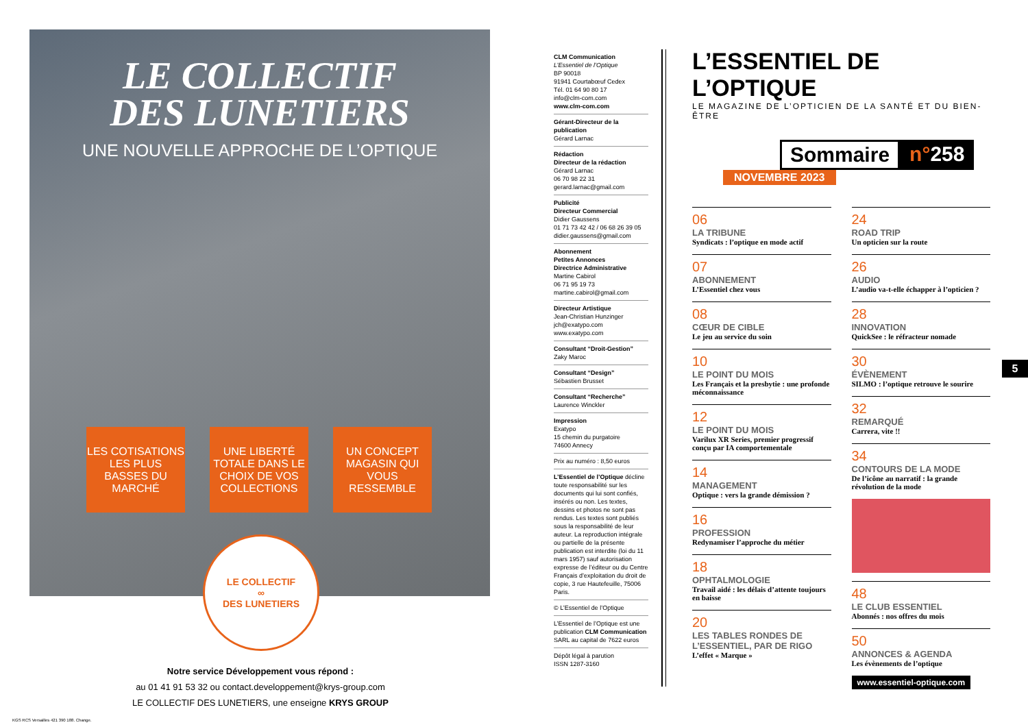LE COLLECTIF
DES LUNETIERS
UNE NOUVELLE APPROCHE DE L’OPTIQUE
LES COTISATIONS LES PLUS BASSES DU MARCHÉ
UNE LIBERTÉ TOTALE DANS LE CHOIX DE VOS COLLECTIONS
UN CONCEPT MAGASIN QUI VOUS RESSEMBLE
LE COLLECTIF
∞
DES LUNETIERS
Notre service Développement vous répond :
au 01 41 91 53 32 ou contact.developpement@krys-group.com
LE COLLECTIF DES LUNETIERS, une enseigne KRYS GROUP
KGS RCS Versailles 421 390 188. Change.
CLM Communication
L’Essentiel de l’Optique
BP 90018
91941 Courtabœuf Cedex
Tél. 01 64 90 80 17
info@clm-com.com
www.clm-com.com
Gérant-Directeur de la publication
Gérard Larnac
Rédaction
Directeur de la rédaction
Gérard Larnac
06 70 98 22 31
gerard.larnac@gmail.com
Publicité
Directeur Commercial
Didier Gaussens
01 71 73 42 42 / 06 68 26 39 05
didier.gaussens@gmail.com
Abonnement
Petites Annonces
Directrice Administrative
Martine Cabirol
06 71 95 19 73
martine.cabirol@gmail.com
Directeur Artistique
Jean-Christian Hunzinger
jch@exatypo.com
www.exatypo.com
Consultant “Droit-Gestion”
Zaky Maroc
Consultant “Design”
Sébastien Brusset
Consultant “Recherche”
Laurence Winckler
Impression
Exatypo
15 chemin du purgatoire
74600 Annecy
Prix au numéro : 8,50 euros
L’Essentiel de l’Optique décline toute responsabilité sur les documents qui lui sont confiés, insérés ou non. Les textes, dessins et photos ne sont pas rendus. Les textes sont publiés sous la responsabilité de leur auteur. La reproduction intégrale ou partielle de la présente publication est interdite (loi du 11 mars 1957) sauf autorisation expresse de l’éditeur ou du Centre Français d’exploitation du droit de copie, 3 rue Hautefeuille, 75006 Paris.
© L’Essentiel de l’Optique
L’Essentiel de l’Optique est une publication CLM Communication SARL au capital de 7622 euros
Dépôt légal à parution
ISSN 1287-3160
L’ESSENTIEL DE L’OPTIQUE
LE MAGAZINE DE L’OPTICIEN DE LA SANTÉ ET DU BIEN-ÊTRE
Sommaire n°258
NOVEMBRE 2023
06
LA TRIBUNE
Syndicats : l’optique en mode actif
07
ABONNEMENT
L’Essentiel chez vous
08
CŒUR DE CIBLE
Le jeu au service du soin
10
LE POINT DU MOIS
Les Français et la presbytie : une profonde méconnaissance
12
LE POINT DU MOIS
Varilux XR Series, premier progressif conçu par IA comportementale
14
MANAGEMENT
Optique : vers la grande démission ?
16
PROFESSION
Redynamiser l’approche du métier
18
OPHTALMOLOGIE
Travail aidé : les délais d’attente toujours en baisse
20
LES TABLES RONDES DE L’ESSENTIEL, PAR DE RIGO
L’effet « Marque »
24
ROAD TRIP
Un opticien sur la route
26
AUDIO
L’audio va-t-elle échapper à l’opticien ?
28
INNOVATION
QuickSee : le réfracteur nomade
30
ÉVÈNEMENT
SILMO : l’optique retrouve le sourire
32
REMARQUÉ
Carrera, vite !!
34
CONTOURS DE LA MODE
De l’icône au narratif : la grande révolution de la mode
48
LE CLUB ESSENTIEL
Abonnés : nos offres du mois
50
ANNONCES & AGENDA
Les évènements de l’optique
www.essentiel-optique.com
5